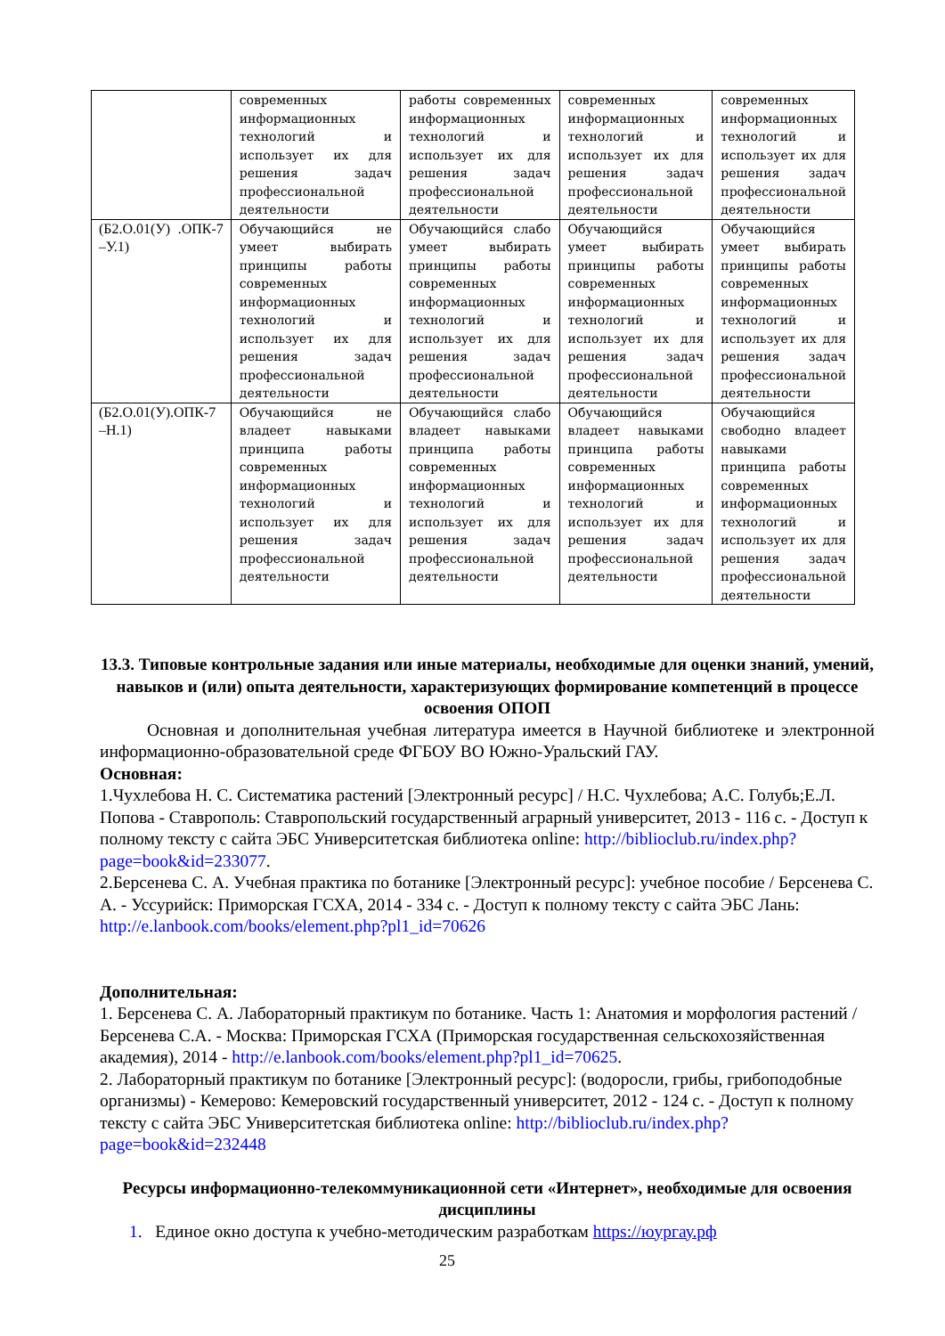| | современных информационных технологий и использует их для решения задач профессиональной деятельности | работы современных информационных технологий и использует их для решения задач профессиональной деятельности | современных информационных технологий и использует их для решения задач профессиональной деятельности | современных информационных технологий и использует их для решения задач профессиональной деятельности |
| (Б2.О.01(У) .ОПК-7 –У.1) | Обучающийся не умеет выбирать принципы работы современных информационных технологий и использует их для решения задач профессиональной деятельности | Обучающийся слабо умеет выбирать принципы работы современных информационных технологий и использует их для решения задач профессиональной деятельности | Обучающийся умеет выбирать принципы работы современных информационных технологий и использует их для решения задач профессиональной деятельности | Обучающийся умеет выбирать принципы работы современных информационных технологий и использует их для решения задач профессиональной деятельности |
| (Б2.О.01(У).ОПК-7 –Н.1) | Обучающийся не владеет навыками принципа работы современных информационных технологий и использует их для решения задач профессиональной деятельности | Обучающийся слабо владеет навыками принципа работы современных информационных технологий и использует их для решения задач профессиональной деятельности | Обучающийся владеет навыками принципа работы современных информационных технологий и использует их для решения задач профессиональной деятельности | Обучающийся свободно владеет навыками принципа работы современных информационных технологий и использует их для решения задач профессиональной деятельности |
13.3. Типовые контрольные задания или иные материалы, необходимые для оценки знаний, умений, навыков и (или) опыта деятельности, характеризующих формирование компетенций в процессе освоения ОПОП
Основная и дополнительная учебная литература имеется в Научной библиотеке и электронной информационно-образовательной среде ФГБОУ ВО Южно-Уральский ГАУ.
Основная:
1.Чухлебова Н. С. Систематика растений [Электронный ресурс] / Н.С. Чухлебова; А.С. Голубь;Е.Л. Попова - Ставрополь: Ставропольский государственный аграрный университет, 2013 - 116 с. - Доступ к полному тексту с сайта ЭБС Университетская библиотека online: http://biblioclub.ru/index.php?page=book&id=233077.
2.Берсенева С. А. Учебная практика по ботанике [Электронный ресурс]: учебное пособие / Берсенева С. А. - Уссурийск: Приморская ГСХА, 2014 - 334 с. - Доступ к полному тексту с сайта ЭБС Лань: http://e.lanbook.com/books/element.php?pl1_id=70626
Дополнительная:
1. Берсенева С. А. Лабораторный практикум по ботанике. Часть 1: Анатомия и морфология растений / Берсенева С.А. - Москва: Приморская ГСХА (Приморская государственная сельскохозяйственная академия), 2014 - http://e.lanbook.com/books/element.php?pl1_id=70625.
2. Лабораторный практикум по ботанике [Электронный ресурс]: (водоросли, грибы, грибоподобные организмы) - Кемерово: Кемеровский государственный университет, 2012 - 124 с. - Доступ к полному тексту с сайта ЭБС Университетская библиотека online: http://biblioclub.ru/index.php?page=book&id=232448
Ресурсы информационно-телекоммуникационной сети «Интернет», необходимые для освоения дисциплины
1. Единое окно доступа к учебно-методическим разработкам https://юургау.рф
25